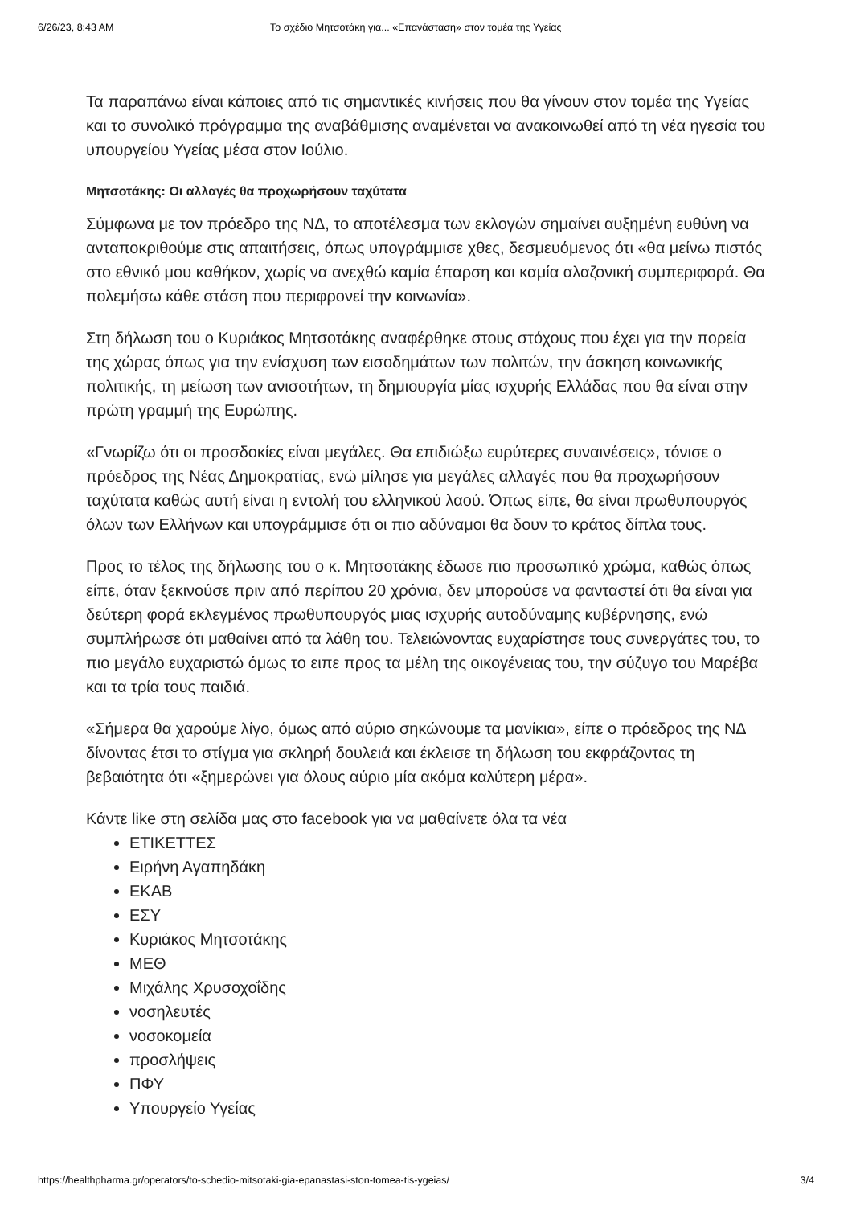6/26/23, 8:43 AM Το σχέδιο Μητσοτάκη για... «Επανάσταση» στον τομέα της Υγείας
Τα παραπάνω είναι κάποιες από τις σημαντικές κινήσεις που θα γίνουν στον τομέα της Υγείας και το συνολικό πρόγραμμα της αναβάθμισης αναμένεται να ανακοινωθεί από τη νέα ηγεσία του υπουργείου Υγείας μέσα στον Ιούλιο.
Μητσοτάκης: Οι αλλαγές θα προχωρήσουν ταχύτατα
Σύμφωνα με τον πρόεδρο της ΝΔ, το αποτέλεσμα των εκλογών σημαίνει αυξημένη ευθύνη να ανταποκριθούμε στις απαιτήσεις, όπως υπογράμμισε χθες, δεσμευόμενος ότι «θα μείνω πιστός στο εθνικό μου καθήκον, χωρίς να ανεχθώ καμία έπαρση και καμία αλαζονική συμπεριφορά. Θα πολεμήσω κάθε στάση που περιφρονεί την κοινωνία».
Στη δήλωση του ο Κυριάκος Μητσοτάκης αναφέρθηκε στους στόχους που έχει για την πορεία της χώρας όπως για την ενίσχυση των εισοδημάτων των πολιτών, την άσκηση κοινωνικής πολιτικής, τη μείωση των ανισοτήτων, τη δημιουργία μίας ισχυρής Ελλάδας που θα είναι στην πρώτη γραμμή της Ευρώπης.
«Γνωρίζω ότι οι προσδοκίες είναι μεγάλες. Θα επιδιώξω ευρύτερες συναινέσεις», τόνισε ο πρόεδρος της Νέας Δημοκρατίας, ενώ μίλησε για μεγάλες αλλαγές που θα προχωρήσουν ταχύτατα καθώς αυτή είναι η εντολή του ελληνικού λαού. Όπως είπε, θα είναι πρωθυπουργός όλων των Ελλήνων και υπογράμμισε ότι οι πιο αδύναμοι θα δουν το κράτος δίπλα τους.
Προς το τέλος της δήλωσης του ο κ. Μητσοτάκης έδωσε πιο προσωπικό χρώμα, καθώς όπως είπε, όταν ξεκινούσε πριν από περίπου 20 χρόνια, δεν μπορούσε να φανταστεί ότι θα είναι για δεύτερη φορά εκλεγμένος πρωθυπουργός μιας ισχυρής αυτοδύναμης κυβέρνησης, ενώ συμπλήρωσε ότι μαθαίνει από τα λάθη του. Τελειώνοντας ευχαρίστησε τους συνεργάτες του, το πιο μεγάλο ευχαριστώ όμως το ειπε προς τα μέλη της οικογένειας του, την σύζυγο του Μαρέβα και τα τρία τους παιδιά.
«Σήμερα θα χαρούμε λίγο, όμως από αύριο σηκώνουμε τα μανίκια», είπε ο πρόεδρος της ΝΔ δίνοντας έτσι το στίγμα για σκληρή δουλειά και έκλεισε τη δήλωση του εκφράζοντας τη βεβαιότητα ότι «ξημερώνει για όλους αύριο μία ακόμα καλύτερη μέρα».
Κάντε like στη σελίδα μας στο facebook για να μαθαίνετε όλα τα νέα
ΕΤΙΚΕΤΤΕΣ
Ειρήνη Αγαπηδάκη
ΕΚΑΒ
ΕΣΥ
Κυριάκος Μητσοτάκης
ΜΕΘ
Μιχάλης Χρυσοχοΐδης
νοσηλευτές
νοσοκομεία
προσλήψεις
ΠΦΥ
Υπουργείο Υγείας
https://healthpharma.gr/operators/to-schedio-mitsotaki-gia-epanastasi-ston-tomea-tis-ygeias/ 3/4